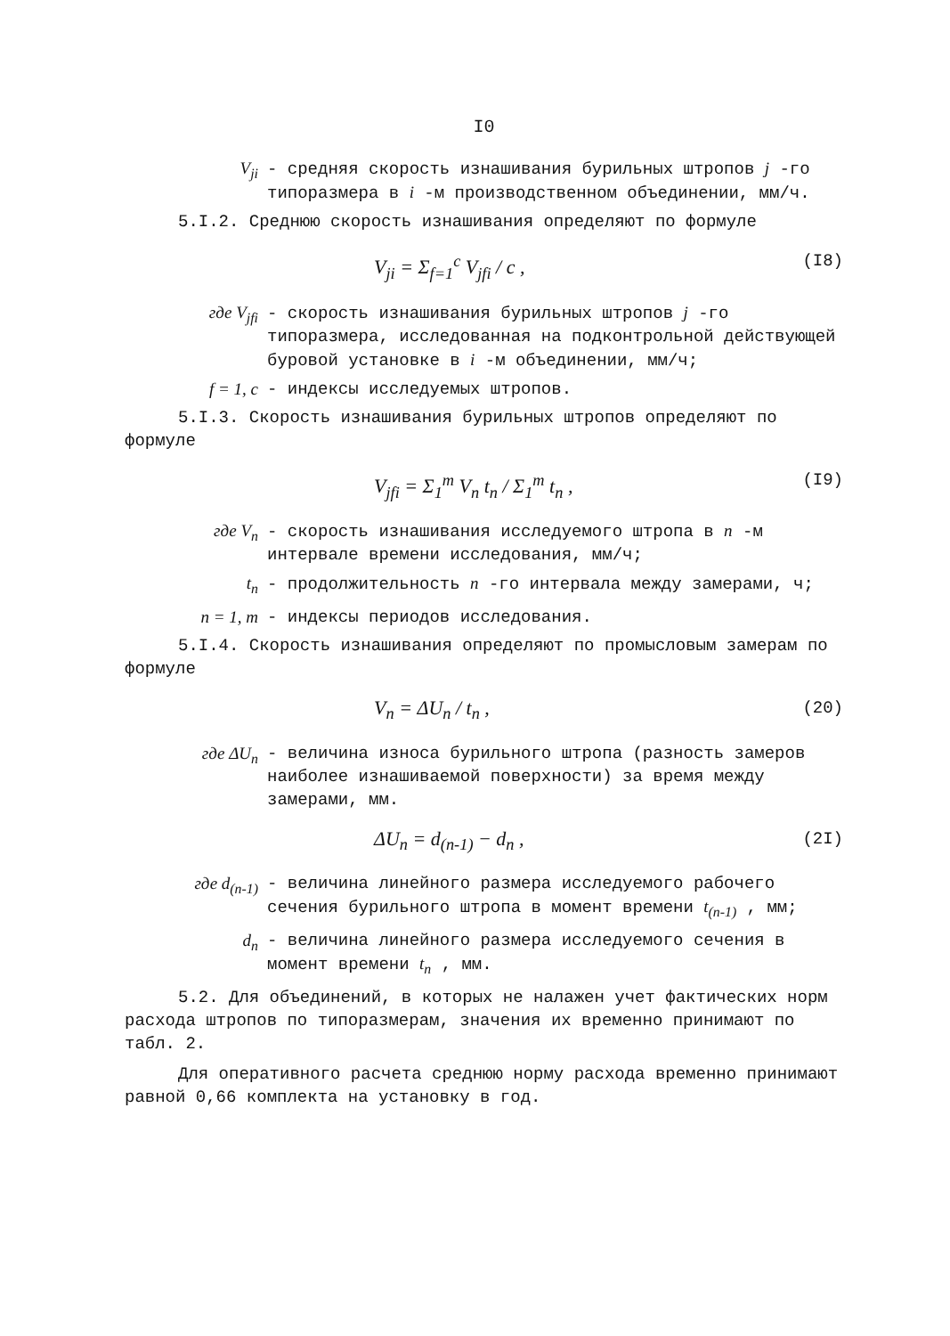I0
V<sub>ji</sub> - средняя скорость изнашивания бурильных штропов j -го типоразмера в i -м производственном объединении, мм/ч.
5.I.2. Среднюю скорость изнашивания определяют по формуле
V<sub>ji</sub> = Σ<sub>f=1</sub><sup>c</sup> V<sub>jfi</sub> / c , (I8)
где V<sub>jfi</sub> - скорость изнашивания бурильных штропов j -го типоразмера, исследованная на подконтрольной действующей буровой установке в i -м объединении, мм/ч;
f = 1, c - индексы исследуемых штропов.
5.I.3. Скорость изнашивания бурильных штропов определяют по формуле
V<sub>jfi</sub> = Σ<sub>1</sub><sup>m</sup> V<sub>n</sub> t<sub>n</sub> / Σ<sub>1</sub><sup>m</sup> t<sub>n</sub> , (I9)
где V<sub>n</sub> - скорость изнашивания исследуемого штропа в n -м интервале времени исследования, мм/ч;
t<sub>n</sub> - продолжительность n -го интервала между замерами, ч;
n = 1, m - индексы периодов исследования.
5.I.4. Скорость изнашивания определяют по промысловым замерам по формуле
V<sub>n</sub> = ΔU<sub>n</sub> / t<sub>n</sub> , (20)
где ΔU<sub>n</sub> - величина износа бурильного штропа (разность замеров наиболее изнашиваемой поверхности) за время между замерами, мм.
ΔU<sub>n</sub> = d<sub>(n-1)</sub> − d<sub>n</sub> , (2I)
где d<sub>(n-1)</sub> - величина линейного размера исследуемого рабочего сечения бурильного штропа в момент времени t<sub>(n-1)</sub> , мм;
d<sub>n</sub> - величина линейного размера исследуемого сечения в момент времени t<sub>n</sub> , мм.
5.2. Для объединений, в которых не налажен учет фактических норм расхода штропов по типоразмерам, значения их временно принимают по табл. 2.
Для оперативного расчета среднюю норму расхода временно принимают равной 0,66 комплекта на установку в год.